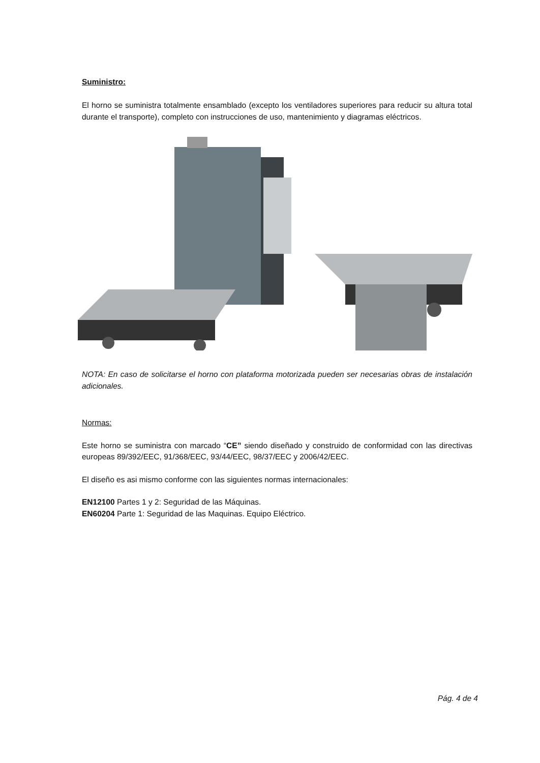Suministro:
El horno se suministra totalmente ensamblado (excepto los ventiladores superiores para reducir su altura total durante el transporte), completo con instrucciones de uso, mantenimiento y diagramas eléctricos.
NOTA: En caso de solicitarse el horno con plataforma motorizada pueden ser necesarias obras de instalación adicionales.
Normas:
Este horno se suministra con marcado “CE” siendo diseñado y construido de conformidad con las directivas europeas 89/392/EEC, 91/368/EEC, 93/44/EEC, 98/37/EEC y 2006/42/EEC.
El diseño es asi mismo conforme con las siguientes normas internacionales:
EN12100 Partes 1 y 2: Seguridad de las Máquinas.
EN60204 Parte 1: Seguridad de las Maquinas. Equipo Eléctrico.
Pág. 4 de 4